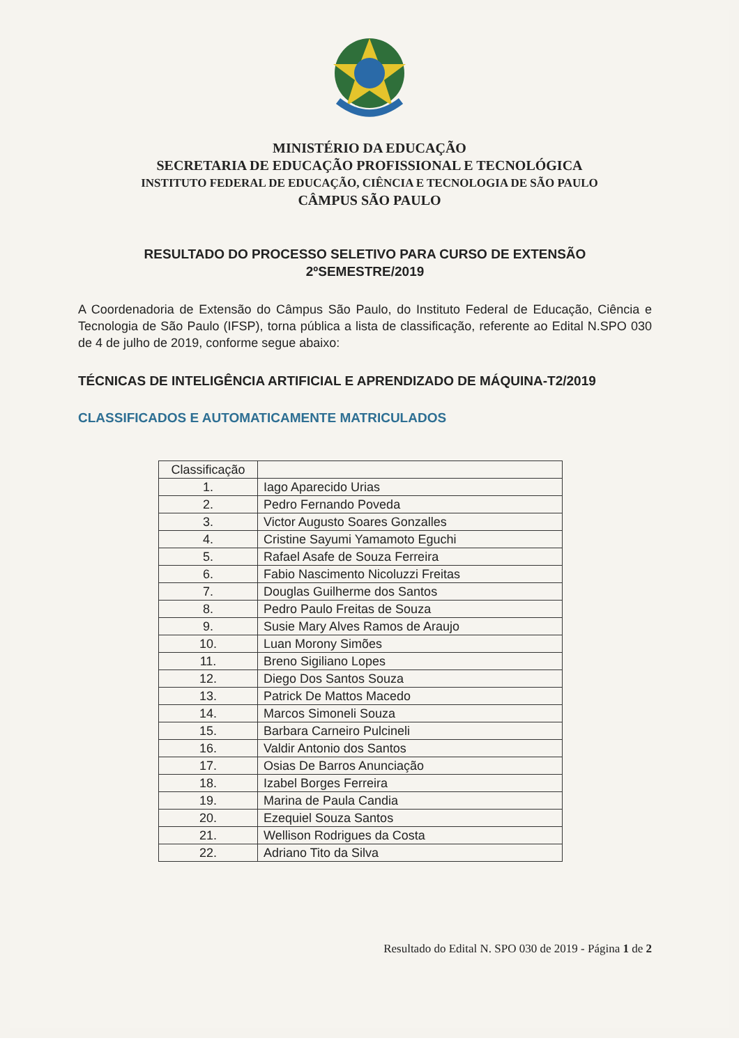MINISTÉRIO DA EDUCAÇÃO
SECRETARIA DE EDUCAÇÃO PROFISSIONAL E TECNOLÓGICA
INSTITUTO FEDERAL DE EDUCAÇÃO, CIÊNCIA E TECNOLOGIA DE SÃO PAULO
CÂMPUS SÃO PAULO
RESULTADO DO PROCESSO SELETIVO PARA CURSO DE EXTENSÃO
2ºSEMESTRE/2019
A Coordenadoria de Extensão do Câmpus São Paulo, do Instituto Federal de Educação, Ciência e Tecnologia de São Paulo (IFSP), torna pública a lista de classificação, referente ao Edital N.SPO 030 de 4 de julho de 2019, conforme segue abaixo:
TÉCNICAS DE INTELIGÊNCIA ARTIFICIAL E APRENDIZADO DE MÁQUINA-T2/2019
CLASSIFICADOS E AUTOMATICAMENTE MATRICULADOS
| Classificação | |
| --- | --- |
| 1. | Iago Aparecido Urias |
| 2. | Pedro Fernando Poveda |
| 3. | Victor Augusto Soares Gonzalles |
| 4. | Cristine Sayumi Yamamoto Eguchi |
| 5. | Rafael Asafe de Souza Ferreira |
| 6. | Fabio Nascimento Nicoluzzi Freitas |
| 7. | Douglas Guilherme dos Santos |
| 8. | Pedro Paulo Freitas de Souza |
| 9. | Susie Mary Alves Ramos de Araujo |
| 10. | Luan Morony Simões |
| 11. | Breno Sigiliano Lopes |
| 12. | Diego Dos Santos Souza |
| 13. | Patrick De Mattos Macedo |
| 14. | Marcos Simoneli Souza |
| 15. | Barbara Carneiro Pulcineli |
| 16. | Valdir Antonio dos Santos |
| 17. | Osias De Barros Anunciação |
| 18. | Izabel Borges Ferreira |
| 19. | Marina de Paula Candia |
| 20. | Ezequiel Souza Santos |
| 21. | Wellison Rodrigues da Costa |
| 22. | Adriano Tito da Silva |
Resultado do Edital N. SPO 030 de 2019 - Página 1 de 2